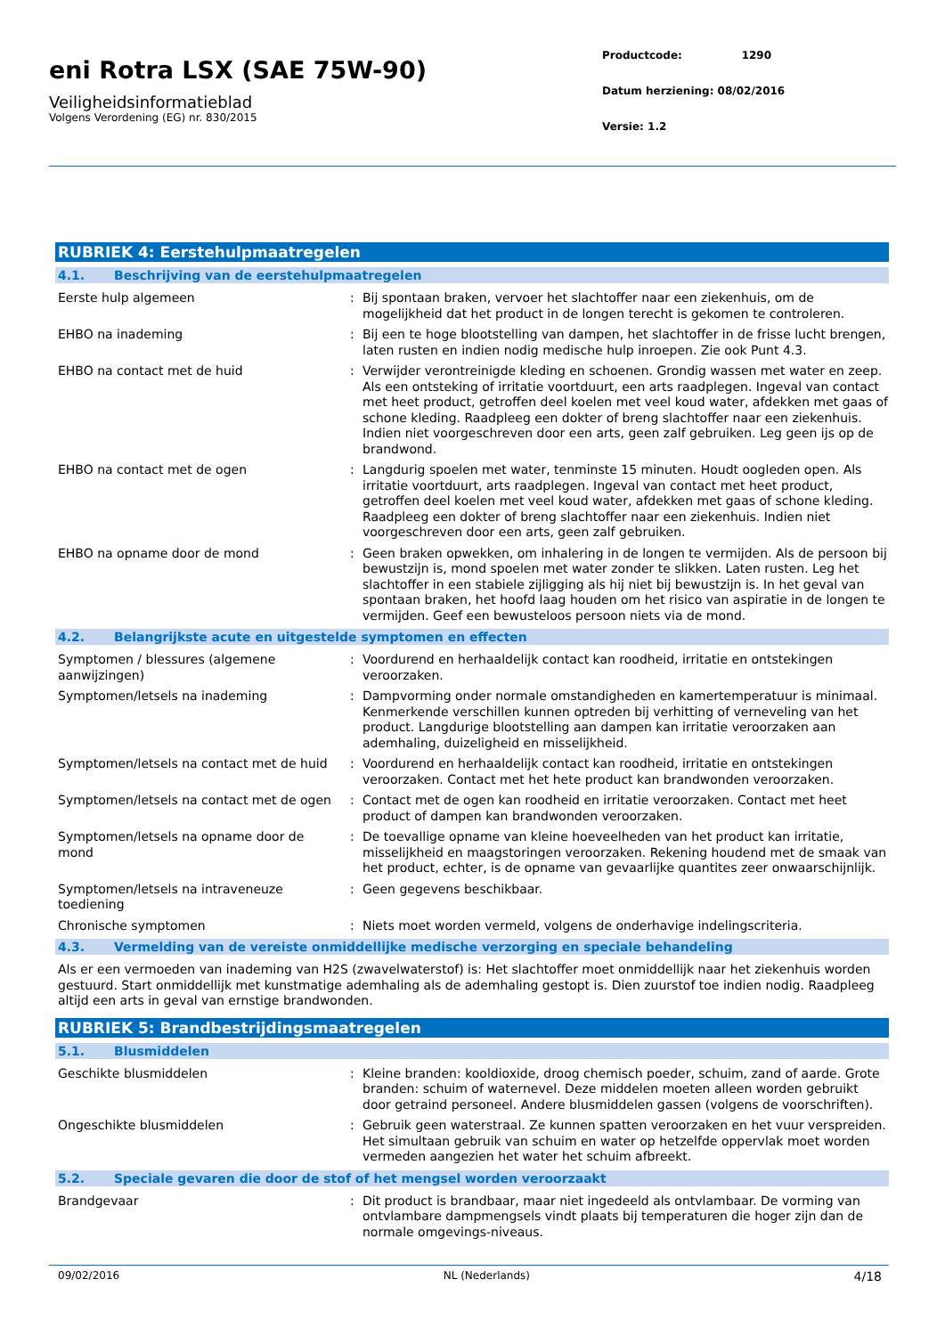eni Rotra LSX (SAE 75W-90)
Veiligheidsinformatieblad
Volgens Verordening (EG) nr. 830/2015
Productcode: 1290
Datum herziening: 08/02/2016
Versie: 1.2
RUBRIEK 4: Eerstehulpmaatregelen
4.1. Beschrijving van de eerstehulpmaatregelen
Eerste hulp algemeen : Bij spontaan braken, vervoer het slachtoffer naar een ziekenhuis, om de mogelijkheid dat het product in de longen terecht is gekomen te controleren.
EHBO na inademing : Bij een te hoge blootstelling van dampen, het slachtoffer in de frisse lucht brengen, laten rusten en indien nodig medische hulp inroepen. Zie ook Punt 4.3.
EHBO na contact met de huid : Verwijder verontreinigde kleding en schoenen. Grondig wassen met water en zeep. Als een ontsteking of irritatie voortduurt, een arts raadplegen. Ingeval van contact met heet product, getroffen deel koelen met veel koud water, afdekken met gaas of schone kleding. Raadpleeg een dokter of breng slachtoffer naar een ziekenhuis. Indien niet voorgeschreven door een arts, geen zalf gebruiken. Leg geen ijs op de brandwond.
EHBO na contact met de ogen : Langdurig spoelen met water, tenminste 15 minuten. Houdt oogleden open. Als irritatie voortduurt, arts raadplegen. Ingeval van contact met heet product, getroffen deel koelen met veel koud water, afdekken met gaas of schone kleding. Raadpleeg een dokter of breng slachtoffer naar een ziekenhuis. Indien niet voorgeschreven door een arts, geen zalf gebruiken.
EHBO na opname door de mond : Geen braken opwekken, om inhalering in de longen te vermijden. Als de persoon bij bewustzijn is, mond spoelen met water zonder te slikken. Laten rusten. Leg het slachtoffer in een stabiele zijligging als hij niet bij bewustzijn is. In het geval van spontaan braken, het hoofd laag houden om het risico van aspiratie in de longen te vermijden. Geef een bewusteloos persoon niets via de mond.
4.2. Belangrijkste acute en uitgestelde symptomen en effecten
Symptomen / blessures (algemene aanwijzingen)
: Voordurend en herhaaldelijk contact kan roodheid, irritatie en ontstekingen veroorzaken.
Symptomen/letsels na inademing : Dampvorming onder normale omstandigheden en kamertemperatuur is minimaal. Kenmerkende verschillen kunnen optreden bij verhitting of verneveling van het product. Langdurige blootstelling aan dampen kan irritatie veroorzaken aan ademhaling, duizeligheid en misselijkheid.
Symptomen/letsels na contact met de huid
: Voordurend en herhaaldelijk contact kan roodheid, irritatie en ontstekingen veroorzaken. Contact met het hete product kan brandwonden veroorzaken.
Symptomen/letsels na contact met de ogen
: Contact met de ogen kan roodheid en irritatie veroorzaken. Contact met heet product of dampen kan brandwonden veroorzaken.
Symptomen/letsels na opname door de mond
: De toevallige opname van kleine hoeveelheden van het product kan irritatie, misselijkheid en maagstoringen veroorzaken. Rekening houdend met de smaak van het product, echter, is de opname van gevaarlijke quantites zeer onwaarschijnlijk.
Symptomen/letsels na intraveneuze toediening
: Geen gegevens beschikbaar.
Chronische symptomen : Niets moet worden vermeld, volgens de onderhavige indelingscriteria.
4.3. Vermelding van de vereiste onmiddellijke medische verzorging en speciale behandeling
Als er een vermoeden van inademing van H2S (zwavelwaterstof) is: Het slachtoffer moet onmiddellijk naar het ziekenhuis worden gestuurd. Start onmiddellijk met kunstmatige ademhaling als de ademhaling gestopt is. Dien zuurstof toe indien nodig. Raadpleeg altijd een arts in geval van ernstige brandwonden.
RUBRIEK 5: Brandbestrijdingsmaatregelen
5.1. Blusmiddelen
Geschikte blusmiddelen : Kleine branden: kooldioxide, droog chemisch poeder, schuim, zand of aarde. Grote branden: schuim of waternevel. Deze middelen moeten alleen worden gebruikt door getraind personeel. Andere blusmiddelen gassen (volgens de voorschriften).
Ongeschikte blusmiddelen : Gebruik geen waterstraal. Ze kunnen spatten veroorzaken en het vuur verspreiden. Het simultaan gebruik van schuim en water op hetzelfde oppervlak moet worden vermeden aangezien het water het schuim afbreekt.
5.2. Speciale gevaren die door de stof of het mengsel worden veroorzaakt
Brandgevaar : Dit product is brandbaar, maar niet ingedeeld als ontvlambaar. De vorming van ontvlambare dampmengsels vindt plaats bij temperaturen die hoger zijn dan de normale omgevings-niveaus.
09/02/2016 NL (Nederlands) 4/18